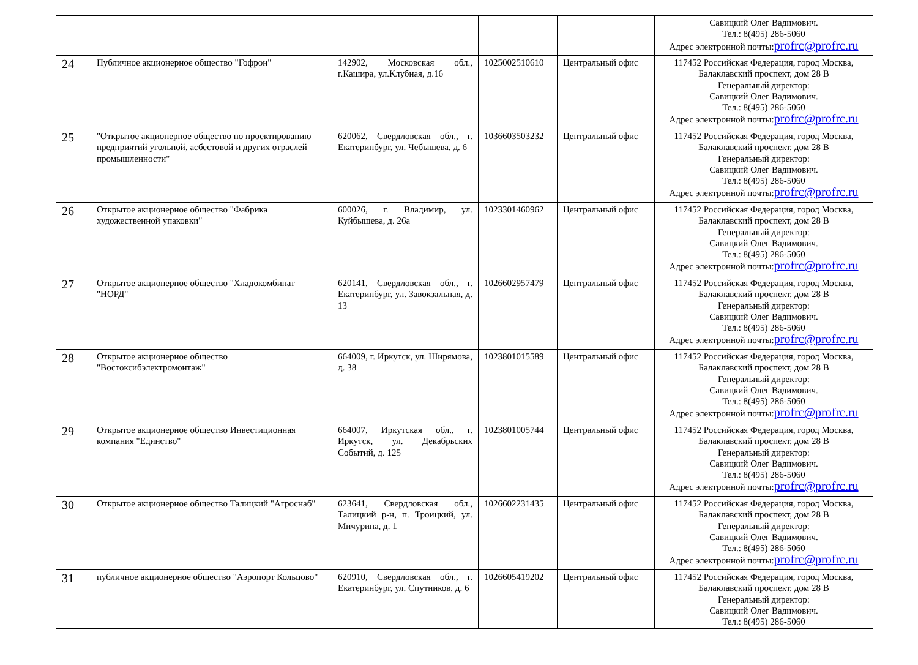| | | | | | Савицкий Олег Вадимович. Тел.: 8(495) 286-5060 Адрес электронной почты: profrc@profrc.ru |
| 24 | Публичное акционерное общество "Гофрон" | 142902, Московская обл., г.Кашира, ул.Клубная, д.16 | 1025002510610 | Центральный офис | 117452 Российская Федерация, город Москва, Балаклавский проспект, дом 28 В Генеральный директор: Савицкий Олег Вадимович. Тел.: 8(495) 286-5060 Адрес электронной почты: profrc@profrc.ru |
| 25 | "Открытое акционерное общество по проектированию предприятий угольной, асбестовой и других отраслей промышленности" | 620062, Свердловская обл., г. Екатеринбург, ул. Чебышева, д. 6 | 1036603503232 | Центральный офис | 117452 Российская Федерация, город Москва, Балаклавский проспект, дом 28 В Генеральный директор: Савицкий Олег Вадимович. Тел.: 8(495) 286-5060 Адрес электронной почты: profrc@profrc.ru |
| 26 | Открытое акционерное общество "Фабрика художественной упаковки" | 600026, г. Владимир, ул. Куйбышева, д. 26а | 1023301460962 | Центральный офис | 117452 Российская Федерация, город Москва, Балаклавский проспект, дом 28 В Генеральный директор: Савицкий Олег Вадимович. Тел.: 8(495) 286-5060 Адрес электронной почты: profrc@profrc.ru |
| 27 | Открытое акционерное общество "Хладокомбинат "НОРД" | 620141, Свердловская обл., г. Екатеринбург, ул. Завокзальная, д. 13 | 1026602957479 | Центральный офис | 117452 Российская Федерация, город Москва, Балаклавский проспект, дом 28 В Генеральный директор: Савицкий Олег Вадимович. Тел.: 8(495) 286-5060 Адрес электронной почты: profrc@profrc.ru |
| 28 | Открытое акционерное общество "Востоксибэлектромонтаж" | 664009, г. Иркутск, ул. Ширямова, д. 38 | 1023801015589 | Центральный офис | 117452 Российская Федерация, город Москва, Балаклавский проспект, дом 28 В Генеральный директор: Савицкий Олег Вадимович. Тел.: 8(495) 286-5060 Адрес электронной почты: profrc@profrc.ru |
| 29 | Открытое акционерное общество Инвестиционная компания "Единство" | 664007, Иркутская обл., г. Иркутск, ул. Декабрьских Событий, д. 125 | 1023801005744 | Центральный офис | 117452 Российская Федерация, город Москва, Балаклавский проспект, дом 28 В Генеральный директор: Савицкий Олег Вадимович. Тел.: 8(495) 286-5060 Адрес электронной почты: profrc@profrc.ru |
| 30 | Открытое акционерное общество Талицкий "Агроснаб" | 623641, Свердловская обл., Талицкий р-н, п. Троицкий, ул. Мичурина, д. 1 | 1026602231435 | Центральный офис | 117452 Российская Федерация, город Москва, Балаклавский проспект, дом 28 В Генеральный директор: Савицкий Олег Вадимович. Тел.: 8(495) 286-5060 Адрес электронной почты: profrc@profrc.ru |
| 31 | публичное акционерное общество "Аэропорт Кольцово" | 620910, Свердловская обл., г. Екатеринбург, ул. Спутников, д. 6 | 1026605419202 | Центральный офис | 117452 Российская Федерация, город Москва, Балаклавский проспект, дом 28 В Генеральный директор: Савицкий Олег Вадимович. Тел.: 8(495) 286-5060 |